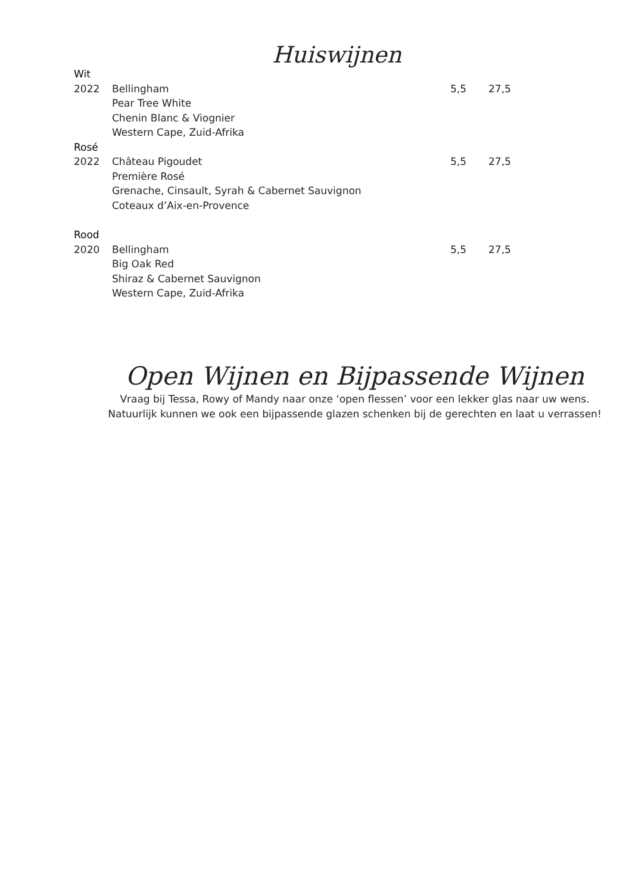Huiswijnen
| Wit | | | |
| 2022 | Bellingham | 5,5 | 27,5 |
| | Pear Tree White | | |
| | Chenin Blanc & Viognier | | |
| | Western Cape, Zuid-Afrika | | |
| Rosé | | | |
| 2022 | Château Pigoudet | 5,5 | 27,5 |
| | Première Rosé | | |
| | Grenache, Cinsault, Syrah & Cabernet Sauvignon | | |
| | Coteaux d’Aix-en-Provence | | |
| Rood | | | |
| 2020 | Bellingham | 5,5 | 27,5 |
| | Big Oak Red | | |
| | Shiraz & Cabernet Sauvignon | | |
| | Western Cape, Zuid-Afrika | | |
Open Wijnen en Bijpassende Wijnen
Vraag bij Tessa, Rowy of Mandy naar onze ‘open flessen’ voor een lekker glas naar uw wens.
Natuurlijk kunnen we ook een bijpassende glazen schenken bij de gerechten en laat u verrassen!